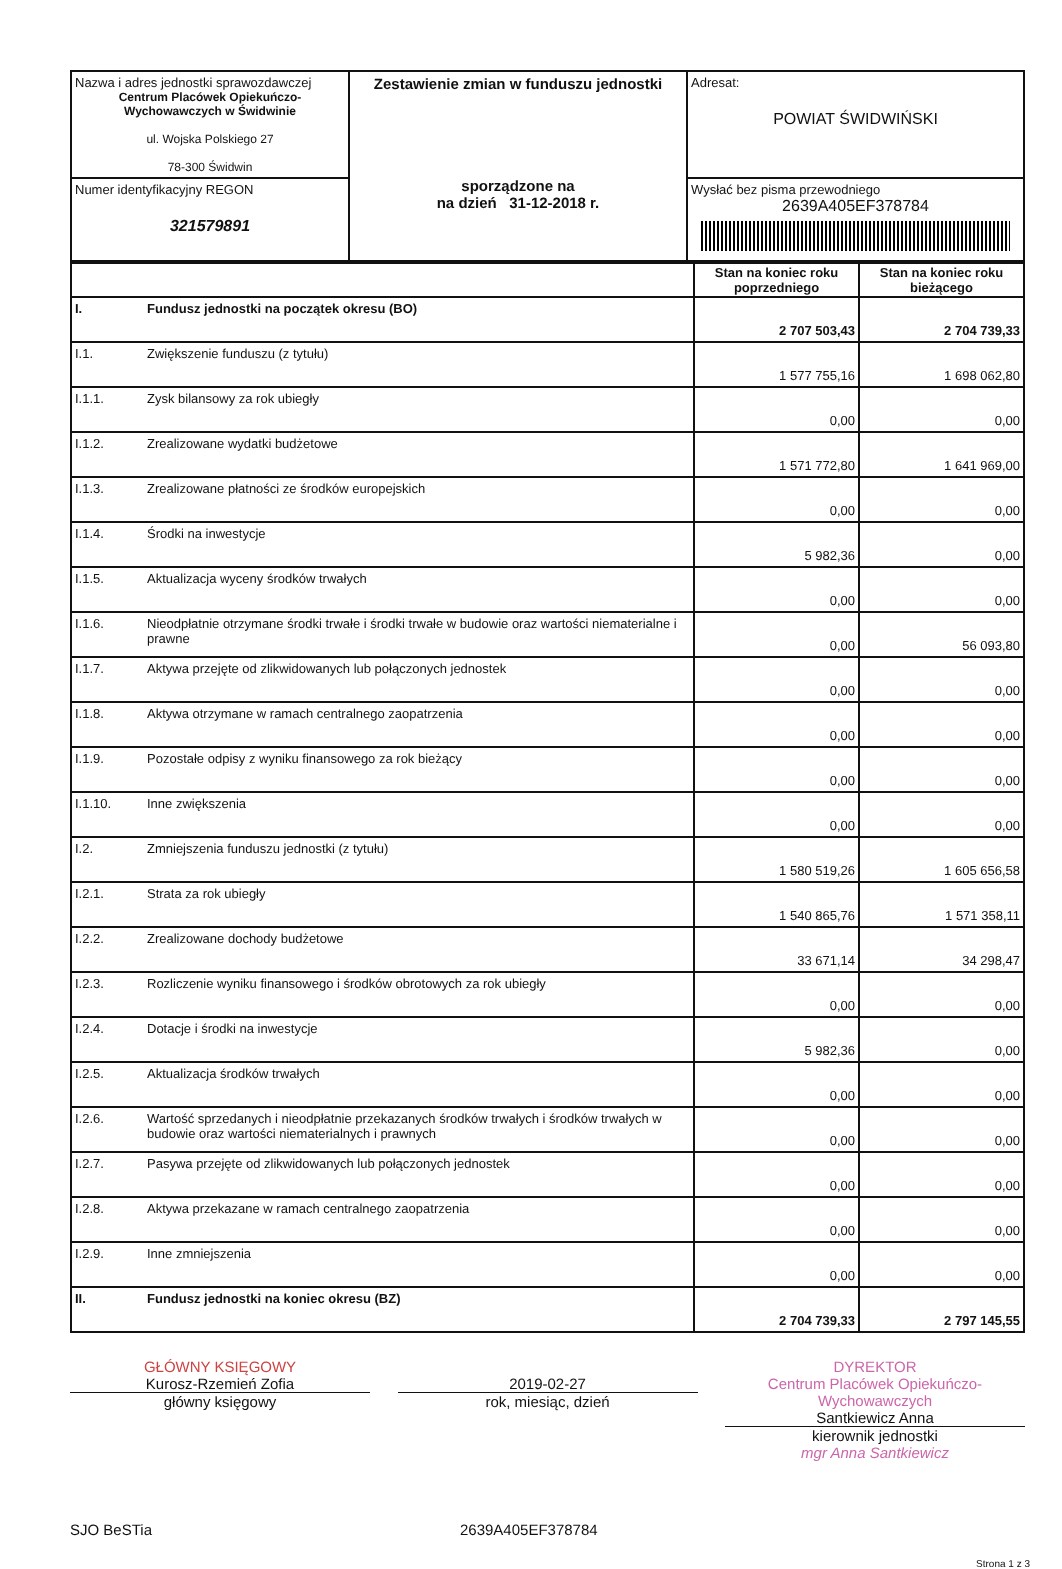| Nazwa i adres jednostki sprawozdawczej Centrum Placówek Opiekuńczo- Wychowawczych w Świdwinie ul. Wojska Polskiego 27 78-300 Świdwin | Zestawienie zmian w funduszu jednostki sporządzone na na dzień 31-12-2018 r. | Adresat: POWIAT ŚWIDWIŃSKI |
| Numer identyfikacyjny REGON 321579891 | | Wysłać bez pisma przewodniego 2639A405EF378784 |
| | | Stan na koniec roku poprzedniego | Stan na koniec roku bieżącego |
| --- | --- | --- | --- |
| I. | Fundusz jednostki na początek okresu (BO) | 2 707 503,43 | 2 704 739,33 |
| I.1. | Zwiększenie funduszu (z tytułu) | 1 577 755,16 | 1 698 062,80 |
| I.1.1. | Zysk bilansowy za rok ubiegły | 0,00 | 0,00 |
| I.1.2. | Zrealizowane wydatki budżetowe | 1 571 772,80 | 1 641 969,00 |
| I.1.3. | Zrealizowane płatności ze środków europejskich | 0,00 | 0,00 |
| I.1.4. | Środki na inwestycje | 5 982,36 | 0,00 |
| I.1.5. | Aktualizacja wyceny środków trwałych | 0,00 | 0,00 |
| I.1.6. | Nieodpłatnie otrzymane środki trwałe i środki trwałe w budowie oraz wartości niematerialne i prawne | 0,00 | 56 093,80 |
| I.1.7. | Aktywa przejęte od zlikwidowanych lub połączonych jednostek | 0,00 | 0,00 |
| I.1.8. | Aktywa otrzymane w ramach centralnego zaopatrzenia | 0,00 | 0,00 |
| I.1.9. | Pozostałe odpisy z wyniku finansowego za rok bieżący | 0,00 | 0,00 |
| I.1.10. | Inne zwiększenia | 0,00 | 0,00 |
| I.2. | Zmniejszenia funduszu jednostki (z tytułu) | 1 580 519,26 | 1 605 656,58 |
| I.2.1. | Strata za rok ubiegły | 1 540 865,76 | 1 571 358,11 |
| I.2.2. | Zrealizowane dochody budżetowe | 33 671,14 | 34 298,47 |
| I.2.3. | Rozliczenie wyniku finansowego i środków obrotowych za rok ubiegły | 0,00 | 0,00 |
| I.2.4. | Dotacje i środki na inwestycje | 5 982,36 | 0,00 |
| I.2.5. | Aktualizacja środków trwałych | 0,00 | 0,00 |
| I.2.6. | Wartość sprzedanych i nieodpłatnie przekazanych środków trwałych i środków trwałych w budowie oraz wartości niematerialnych i prawnych | 0,00 | 0,00 |
| I.2.7. | Pasywa przejęte od zlikwidowanych lub połączonych jednostek | 0,00 | 0,00 |
| I.2.8. | Aktywa przekazane w ramach centralnego zaopatrzenia | 0,00 | 0,00 |
| I.2.9. | Inne zmniejszenia | 0,00 | 0,00 |
| II. | Fundusz jednostki na koniec okresu (BZ) | 2 704 739,33 | 2 797 145,55 |
GŁÓWNY KSIĘGOWY
Kurosz-Rzemień Zofia
główny księgowy
2019-02-27
rok, miesiąc, dzień
DYREKTOR
Centrum Placówek Opiekuńczo-Wychowawczych
Santkiewicz Anna
kierownik jednostki
mgr Anna Santkiewicz
SJO BeSTia 2639A405EF378784
Strona 1 z 3